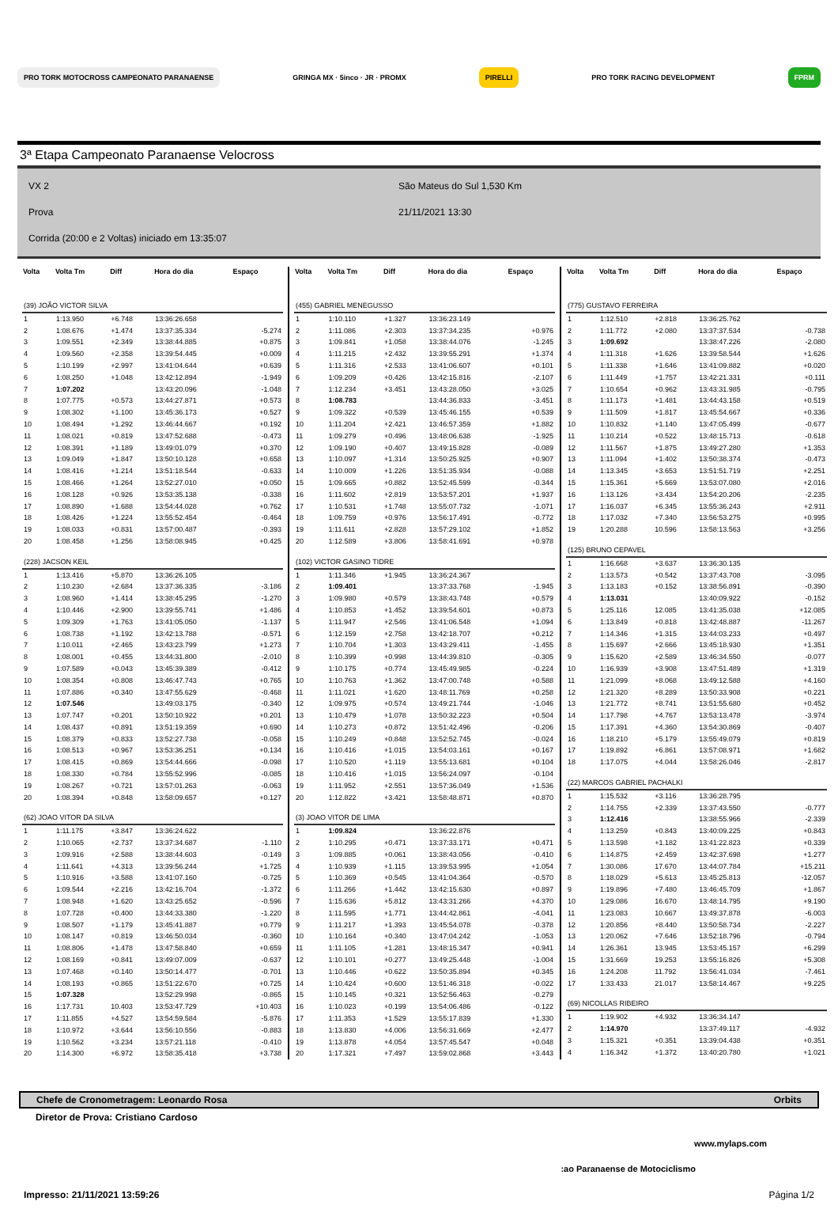PRO TORK MOTOCROSS CAMPEONATO PARANAENSE
GRINGA MX · 5inco · JR · PROMX PIRELLI PRO TORK RACING DEVELOPMENT FPRM
3ª Etapa Campeonato Paranaense Velocross
VX 2
Prova
Corrida (20:00 e 2 Voltas) iniciado em 13:35:07
São Mateus do Sul 1,530 Km
21/11/2021 13:30
| Volta | Volta Tm | Diff | Hora do dia | Espaço |
| --- | --- | --- | --- | --- |
| (39) JOÃO VICTOR SILVA | | | | |
| 1 | 1:13.950 | +6.748 | 13:36:26.658 | |
| 2 | 1:08.676 | +1.474 | 13:37:35.334 | -5.274 |
| 3 | 1:09.551 | +2.349 | 13:38:44.885 | +0.875 |
| 4 | 1:09.560 | +2.358 | 13:39:54.445 | +0.009 |
| 5 | 1:10.199 | +2.997 | 13:41:04.644 | +0.639 |
| 6 | 1:08.250 | +1.048 | 13:42:12.894 | -1.949 |
| 7 | 1:07.202 | | 13:43:20.096 | -1.048 |
| 8 | 1:07.775 | +0.573 | 13:44:27.871 | +0.573 |
| 9 | 1:08.302 | +1.100 | 13:45:36.173 | +0.527 |
| 10 | 1:08.494 | +1.292 | 13:46:44.667 | +0.192 |
| 11 | 1:08.021 | +0.819 | 13:47:52.688 | -0.473 |
| 12 | 1:08.391 | +1.189 | 13:49:01.079 | +0.370 |
| 13 | 1:09.049 | +1.847 | 13:50:10.128 | +0.658 |
| 14 | 1:08.416 | +1.214 | 13:51:18.544 | -0.633 |
| 15 | 1:08.466 | +1.264 | 13:52:27.010 | +0.050 |
| 16 | 1:08.128 | +0.926 | 13:53:35.138 | -0.338 |
| 17 | 1:08.890 | +1.688 | 13:54:44.028 | +0.762 |
| 18 | 1:08.426 | +1.224 | 13:55:52.454 | -0.464 |
| 19 | 1:08.033 | +0.831 | 13:57:00.487 | -0.393 |
| 20 | 1:08.458 | +1.256 | 13:58:08.945 | +0.425 |
| (228) JACSON KEIL | | | | |
| 1 | 1:13.416 | +5.870 | 13:36:26.105 | |
| 2 | 1:10.230 | +2.684 | 13:37:36.335 | -3.186 |
| 3 | 1:08.960 | +1.414 | 13:38:45.295 | -1.270 |
| 4 | 1:10.446 | +2.900 | 13:39:55.741 | +1.486 |
| 5 | 1:09.309 | +1.763 | 13:41:05.050 | -1.137 |
| 6 | 1:08.738 | +1.192 | 13:42:13.788 | -0.571 |
| 7 | 1:10.011 | +2.465 | 13:43:23.799 | +1.273 |
| 8 | 1:08.001 | +0.455 | 13:44:31.800 | -2.010 |
| 9 | 1:07.589 | +0.043 | 13:45:39.389 | -0.412 |
| 10 | 1:08.354 | +0.808 | 13:46:47.743 | +0.765 |
| 11 | 1:07.886 | +0.340 | 13:47:55.629 | -0.468 |
| 12 | 1:07.546 | | 13:49:03.175 | -0.340 |
| 13 | 1:07.747 | +0.201 | 13:50:10.922 | +0.201 |
| 14 | 1:08.437 | +0.891 | 13:51:19.359 | +0.690 |
| 15 | 1:08.379 | +0.833 | 13:52:27.738 | -0.058 |
| 16 | 1:08.513 | +0.967 | 13:53:36.251 | +0.134 |
| 17 | 1:08.415 | +0.869 | 13:54:44.666 | -0.098 |
| 18 | 1:08.330 | +0.784 | 13:55:52.996 | -0.085 |
| 19 | 1:08.267 | +0.721 | 13:57:01.263 | -0.063 |
| 20 | 1:08.394 | +0.848 | 13:58:09.657 | +0.127 |
| (62) JOAO VITOR DA SILVA | | | | |
| 1 | 1:11.175 | +3.847 | 13:36:24.622 | |
| 2 | 1:10.065 | +2.737 | 13:37:34.687 | -1.110 |
| 3 | 1:09.916 | +2.588 | 13:38:44.603 | -0.149 |
| 4 | 1:11.641 | +4.313 | 13:39:56.244 | +1.725 |
| 5 | 1:10.916 | +3.588 | 13:41:07.160 | -0.725 |
| 6 | 1:09.544 | +2.216 | 13:42:16.704 | -1.372 |
| 7 | 1:08.948 | +1.620 | 13:43:25.652 | -0.596 |
| 8 | 1:07.728 | +0.400 | 13:44:33.380 | -1.220 |
| 9 | 1:08.507 | +1.179 | 13:45:41.887 | +0.779 |
| 10 | 1:08.147 | +0.819 | 13:46:50.034 | -0.360 |
| 11 | 1:08.806 | +1.478 | 13:47:58.840 | +0.659 |
| 12 | 1:08.169 | +0.841 | 13:49:07.009 | -0.637 |
| 13 | 1:07.468 | +0.140 | 13:50:14.477 | -0.701 |
| 14 | 1:08.193 | +0.865 | 13:51:22.670 | +0.725 |
| 15 | 1:07.328 | | 13:52:29.998 | -0.865 |
| 16 | 1:17.731 | 10.403 | 13:53:47.729 | +10.403 |
| 17 | 1:11.855 | +4.527 | 13:54:59.584 | -5.876 |
| 18 | 1:10.972 | +3.644 | 13:56:10.556 | -0.883 |
| 19 | 1:10.562 | +3.234 | 13:57:21.118 | -0.410 |
| 20 | 1:14.300 | +6.972 | 13:58:35.418 | +3.738 |
| Volta | Volta Tm | Diff | Hora do dia | Espaço |
| --- | --- | --- | --- | --- |
| (455) GABRIEL MENEGUSSO | | | | |
| 1 | 1:10.110 | +1.327 | 13:36:23.149 | |
| 2 | 1:11.086 | +2.303 | 13:37:34.235 | +0.976 |
| 3 | 1:09.841 | +1.058 | 13:38:44.076 | -1.245 |
| 4 | 1:11.215 | +2.432 | 13:39:55.291 | +1.374 |
| 5 | 1:11.316 | +2.533 | 13:41:06.607 | +0.101 |
| 6 | 1:09.209 | +0.426 | 13:42:15.816 | -2.107 |
| 7 | 1:12.234 | +3.451 | 13:43:28.050 | +3.025 |
| 8 | 1:08.783 | | 13:44:36.833 | -3.451 |
| 9 | 1:09.322 | +0.539 | 13:45:46.155 | +0.539 |
| 10 | 1:11.204 | +2.421 | 13:46:57.359 | +1.882 |
| 11 | 1:09.279 | +0.496 | 13:48:06.638 | -1.925 |
| 12 | 1:09.190 | +0.407 | 13:49:15.828 | -0.089 |
| 13 | 1:10.097 | +1.314 | 13:50:25.925 | +0.907 |
| 14 | 1:10.009 | +1.226 | 13:51:35.934 | -0.088 |
| 15 | 1:09.665 | +0.882 | 13:52:45.599 | -0.344 |
| 16 | 1:11.602 | +2.819 | 13:53:57.201 | +1.937 |
| 17 | 1:10.531 | +1.748 | 13:55:07.732 | -1.071 |
| 18 | 1:09.759 | +0.976 | 13:56:17.491 | -0.772 |
| 19 | 1:11.611 | +2.828 | 13:57:29.102 | +1.852 |
| 20 | 1:12.589 | +3.806 | 13:58:41.691 | +0.978 |
| (102) VICTOR GASINO TIDRE | | | | |
| 1 | 1:11.346 | +1.945 | 13:36:24.367 | |
| 2 | 1:09.401 | | 13:37:33.768 | -1.945 |
| 3 | 1:09.980 | +0.579 | 13:38:43.748 | +0.579 |
| 4 | 1:10.853 | +1.452 | 13:39:54.601 | +0.873 |
| 5 | 1:11.947 | +2.546 | 13:41:06.548 | +1.094 |
| 6 | 1:12.159 | +2.758 | 13:42:18.707 | +0.212 |
| 7 | 1:10.704 | +1.303 | 13:43:29.411 | -1.455 |
| 8 | 1:10.399 | +0.998 | 13:44:39.810 | -0.305 |
| 9 | 1:10.175 | +0.774 | 13:45:49.985 | -0.224 |
| 10 | 1:10.763 | +1.362 | 13:47:00.748 | +0.588 |
| 11 | 1:11.021 | +1.620 | 13:48:11.769 | +0.258 |
| 12 | 1:09.975 | +0.574 | 13:49:21.744 | -1.046 |
| 13 | 1:10.479 | +1.078 | 13:50:32.223 | +0.504 |
| 14 | 1:10.273 | +0.872 | 13:51:42.496 | -0.206 |
| 15 | 1:10.249 | +0.848 | 13:52:52.745 | -0.024 |
| 16 | 1:10.416 | +1.015 | 13:54:03.161 | +0.167 |
| 17 | 1:10.520 | +1.119 | 13:55:13.681 | +0.104 |
| 18 | 1:10.416 | +1.015 | 13:56:24.097 | -0.104 |
| 19 | 1:11.952 | +2.551 | 13:57:36.049 | +1.536 |
| 20 | 1:12.822 | +3.421 | 13:58:48.871 | +0.870 |
| (3) JOAO VITOR DE LIMA | | | | |
| 1 | 1:09.824 | | 13:36:22.876 | |
| 2 | 1:10.295 | +0.471 | 13:37:33.171 | +0.471 |
| 3 | 1:09.885 | +0.061 | 13:38:43.056 | -0.410 |
| 4 | 1:10.939 | +1.115 | 13:39:53.995 | +1.054 |
| 5 | 1:10.369 | +0.545 | 13:41:04.364 | -0.570 |
| 6 | 1:11.266 | +1.442 | 13:42:15.630 | +0.897 |
| 7 | 1:15.636 | +5.812 | 13:43:31.266 | +4.370 |
| 8 | 1:11.595 | +1.771 | 13:44:42.861 | -4.041 |
| 9 | 1:11.217 | +1.393 | 13:45:54.078 | -0.378 |
| 10 | 1:10.164 | +0.340 | 13:47:04.242 | -1.053 |
| 11 | 1:11.105 | +1.281 | 13:48:15.347 | +0.941 |
| 12 | 1:10.101 | +0.277 | 13:49:25.448 | -1.004 |
| 13 | 1:10.446 | +0.622 | 13:50:35.894 | +0.345 |
| 14 | 1:10.424 | +0.600 | 13:51:46.318 | -0.022 |
| 15 | 1:10.145 | +0.321 | 13:52:56.463 | -0.279 |
| 16 | 1:10.023 | +0.199 | 13:54:06.486 | -0.122 |
| 17 | 1:11.353 | +1.529 | 13:55:17.839 | +1.330 |
| 18 | 1:13.830 | +4.006 | 13:56:31.669 | +2.477 |
| 19 | 1:13.878 | +4.054 | 13:57:45.547 | +0.048 |
| 20 | 1:17.321 | +7.497 | 13:59:02.868 | +3.443 |
| Volta | Volta Tm | Diff | Hora do dia | Espaço |
| --- | --- | --- | --- | --- |
| (775) GUSTAVO FERREIRA | | | | |
| 1 | 1:12.510 | +2.818 | 13:36:25.762 | |
| 2 | 1:11.772 | +2.080 | 13:37:37.534 | -0.738 |
| 3 | 1:09.692 | | 13:38:47.226 | -2.080 |
| 4 | 1:11.318 | +1.626 | 13:39:58.544 | +1.626 |
| 5 | 1:11.338 | +1.646 | 13:41:09.882 | +0.020 |
| 6 | 1:11.449 | +1.757 | 13:42:21.331 | +0.111 |
| 7 | 1:10.654 | +0.962 | 13:43:31.985 | -0.795 |
| 8 | 1:11.173 | +1.481 | 13:44:43.158 | +0.519 |
| 9 | 1:11.509 | +1.817 | 13:45:54.667 | +0.336 |
| 10 | 1:10.832 | +1.140 | 13:47:05.499 | -0.677 |
| 11 | 1:10.214 | +0.522 | 13:48:15.713 | -0.618 |
| 12 | 1:11.567 | +1.875 | 13:49:27.280 | +1.353 |
| 13 | 1:11.094 | +1.402 | 13:50:38.374 | -0.473 |
| 14 | 1:13.345 | +3.653 | 13:51:51.719 | +2.251 |
| 15 | 1:15.361 | +5.669 | 13:53:07.080 | +2.016 |
| 16 | 1:13.126 | +3.434 | 13:54:20.206 | -2.235 |
| 17 | 1:16.037 | +6.345 | 13:55:36.243 | +2.911 |
| 18 | 1:17.032 | +7.340 | 13:56:53.275 | +0.995 |
| 19 | 1:20.288 | 10.596 | 13:58:13.563 | +3.256 |
| (125) BRUNO CEPAVEL | | | | |
| 1 | 1:16.668 | +3.637 | 13:36:30.135 | |
| 2 | 1:13.573 | +0.542 | 13:37:43.708 | -3.095 |
| 3 | 1:13.183 | +0.152 | 13:38:56.891 | -0.390 |
| 4 | 1:13.031 | | 13:40:09.922 | -0.152 |
| 5 | 1:25.116 | 12.085 | 13:41:35.038 | +12.085 |
| 6 | 1:13.849 | +0.818 | 13:42:48.887 | -11.267 |
| 7 | 1:14.346 | +1.315 | 13:44:03.233 | +0.497 |
| 8 | 1:15.697 | +2.666 | 13:45:18.930 | +1.351 |
| 9 | 1:15.620 | +2.589 | 13:46:34.550 | -0.077 |
| 10 | 1:16.939 | +3.908 | 13:47:51.489 | +1.319 |
| 11 | 1:21.099 | +8.068 | 13:49:12.588 | +4.160 |
| 12 | 1:21.320 | +8.289 | 13:50:33.908 | +0.221 |
| 13 | 1:21.772 | +8.741 | 13:51:55.680 | +0.452 |
| 14 | 1:17.798 | +4.767 | 13:53:13.478 | -3.974 |
| 15 | 1:17.391 | +4.360 | 13:54:30.869 | -0.407 |
| 16 | 1:18.210 | +5.179 | 13:55:49.079 | +0.819 |
| 17 | 1:19.892 | +6.861 | 13:57:08.971 | +1.682 |
| 18 | 1:17.075 | +4.044 | 13:58:26.046 | -2.817 |
| (22) MARCOS GABRIEL PACHALKI | | | | |
| 1 | 1:15.532 | +3.116 | 13:36:28.795 | |
| 2 | 1:14.755 | +2.339 | 13:37:43.550 | -0.777 |
| 3 | 1:12.416 | | 13:38:55.966 | -2.339 |
| 4 | 1:13.259 | +0.843 | 13:40:09.225 | +0.843 |
| 5 | 1:13.598 | +1.182 | 13:41:22.823 | +0.339 |
| 6 | 1:14.875 | +2.459 | 13:42:37.698 | +1.277 |
| 7 | 1:30.086 | 17.670 | 13:44:07.784 | +15.211 |
| 8 | 1:18.029 | +5.613 | 13:45:25.813 | -12.057 |
| 9 | 1:19.896 | +7.480 | 13:46:45.709 | +1.867 |
| 10 | 1:29.086 | 16.670 | 13:48:14.795 | +9.190 |
| 11 | 1:23.083 | 10.667 | 13:49:37.878 | -6.003 |
| 12 | 1:20.856 | +8.440 | 13:50:58.734 | -2.227 |
| 13 | 1:20.062 | +7.646 | 13:52:18.796 | -0.794 |
| 14 | 1:26.361 | 13.945 | 13:53:45.157 | +6.299 |
| 15 | 1:31.669 | 19.253 | 13:55:16.826 | +5.308 |
| 16 | 1:24.208 | 11.792 | 13:56:41.034 | -7.461 |
| 17 | 1:33.433 | 21.017 | 13:58:14.467 | +9.225 |
| (69) NICOLLAS RIBEIRO | | | | |
| 1 | 1:19.902 | +4.932 | 13:36:34.147 | |
| 2 | 1:14.970 | | 13:37:49.117 | -4.932 |
| 3 | 1:15.321 | +0.351 | 13:39:04.438 | +0.351 |
| 4 | 1:16.342 | +1.372 | 13:40:20.780 | +1.021 |
Chefe de Cronometragem: Leonardo Rosa Orbits
Diretor de Prova: Cristiano Cardoso
www.mylaps.com
:ao Paranaense de Motociclismo
Impresso: 21/11/2021 13:59:26 Página 1/2